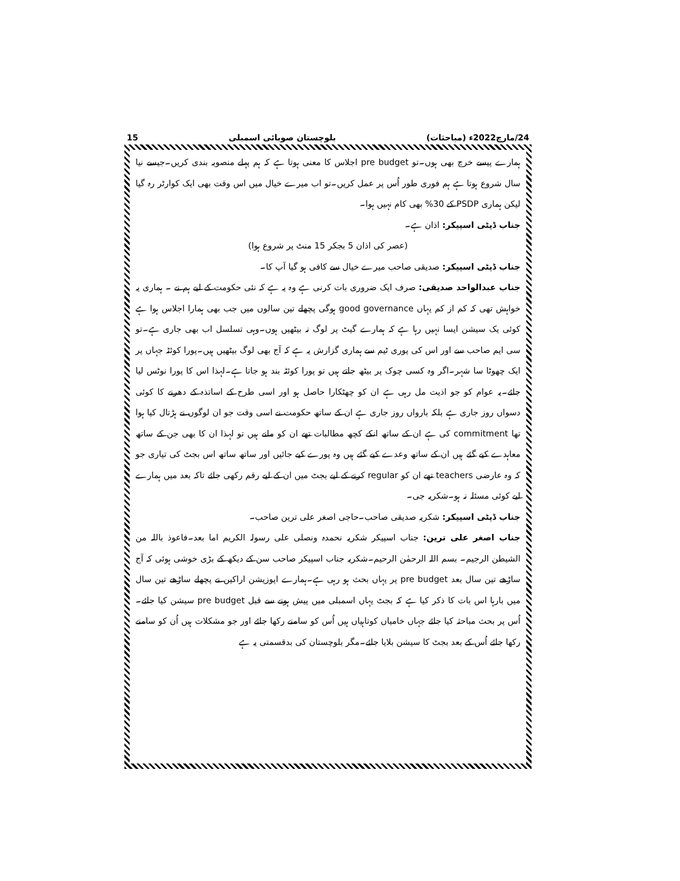24/مارچ2022ء (مباحثات) بلوچستان صوبائی اسمبلی 15
ہمارے پیسے خرچ بھی ہوں۔تو pre budget اجلاس کا معنی ہوتا ہے کہ ہم پہلے منصوبہ بندی کریں۔جیسے نیا سال شروع ہوتا ہے ہم فوری طور اُس پر عمل کریں۔تو اب میرے خیال میں اس وقت بھی ایک کوارٹر رہ گیا لیکن ہماری PSDP کے 30% بھی کام نہیں ہوا۔
جناب ڈپٹی اسپیکر: اذان ہے۔
(عصر کی اذان 5 بجکر 15 منٹ پر شروع ہوا)
جناب ڈپٹی اسپیکر: صدیقی صاحب میرے خیال سے کافی ہو گیا آپ کا۔
جناب عبدالواحد صدیقی: صرف ایک ضروری بات کرنی ہے وہ یہ ہے کہ نئی حکومت کے لیے ہم نے ۔ ہماری یہ خواہش تھی کہ کم از کم یہاں good governance ہوگی پچھلے تین سالوں میں جب بھی ہمارا اجلاس ہوا ہے کوئی یک سیشن ایسا نہیں رہا ہے کہ ہمارے گیٹ پر لوگ نہ بیٹھیں ہوں۔وہی تسلسل اب بھی جاری ہے۔تو سی ایم صاحب سے اور اس کی پوری ٹیم سے ہماری گزارش یہ ہے کہ آج بھی لوگ بیٹھیں ہیں۔پورا کوئٹہ جہاں پر ایک چھوٹا سا شہر۔اگر وہ کسی چوک پر بیٹھ جاتے ہیں تو پورا کوئٹہ بند ہو جاتا ہے۔لہذا اس کا پورا نوٹس لیا جائے۔یہ عوام کو جو اذیت مل رہی ہے ان کو چھٹکارا حاصل ہو اور اسی طرح کے اساتذہ کے دھرنے کا کوئی دسواں روز جاری ہے بلکہ بارواں روز جاری ہے ان کے ساتھ حکومت نے اسی وقت جو ان لوگوں نے ہڑتال کیا ہوا تھا commitment کی ہے ان کے ساتھ انکے کچھ مطالبات تھے ان کو مانے ہیں تو لہذا ان کا بھی جن کے ساتھ معاہدے کیے گئے ہیں ان کے ساتھ وعدے کیے گئے ہیں وہ پورے کیے جائیں اور ساتھ ساتھ اس بجٹ کی تیاری جو کہ وہ عارضی teachers تھے ان کو regular کرنے کے لیے بجٹ میں ان کے لیے رقم رکھی جائے تاکہ بعد میں ہمارے لیے کوئی مسئلہ نہ ہو۔شکریہ جی۔
جناب ڈپٹی اسپیکر: شکریہ صدیقی صاحب۔حاجی اصغر علی ترین صاحب۔
جناب اصغر علی ترین: جناب اسپیکر شکریہ نحمدہ ونصلی علی رسولہ الکریم اما بعد۔فاعوذ باللہ من الشیطن الرجیم۔ بسم اللہ الرحمٰن الرحیم۔شکریہ جناب اسپیکر صاحب سن کے دیکھ کے بڑی خوشی ہوئی کہ آج ساڑھے تین سال بعد pre budget پر یہاں بحث ہو رہی ہے۔ہمارے اپوزیشن اراکین نے پچھلے ساڑھے تین سال میں بارہا اس بات کا ذکر کیا ہے کہ بجٹ یہاں اسمبلی میں پیش ہونے سے قبل pre budget سیشن کیا جائے۔اُس پر بحث مباحثہ کیا جائے جہاں خامیاں کوتاہیاں ہیں اُس کو سامنے رکھا جائے اور جو مشکلات ہیں اُن کو سامنے رکھا جائے اُس کے بعد بجٹ کا سیشن بلایا جائے۔مگر بلوچستان کی بدقسمتی یہ ہے